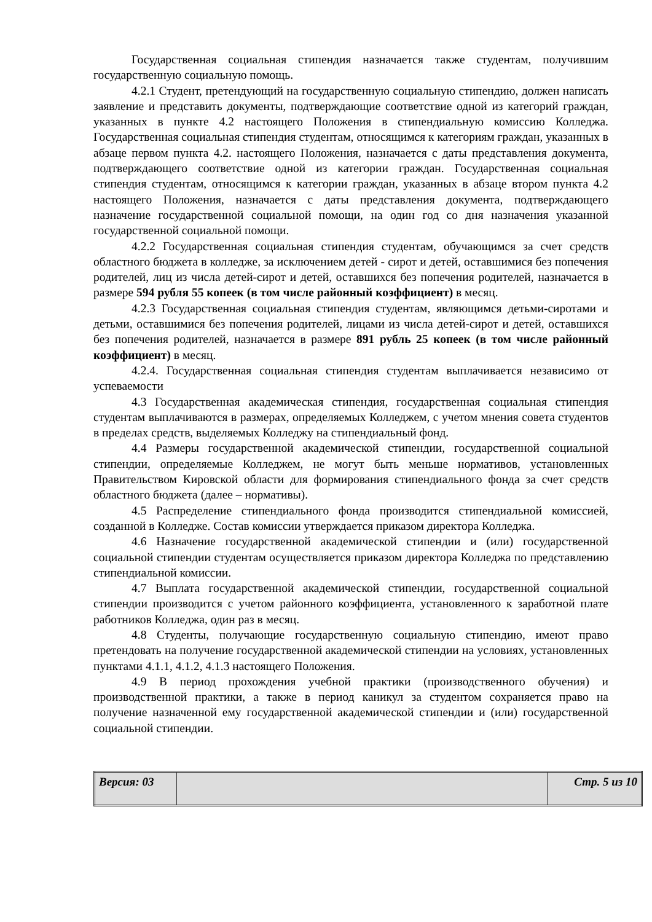Государственная социальная стипендия назначается также студентам, получившим государственную социальную помощь.
4.2.1 Студент, претендующий на государственную социальную стипендию, должен написать заявление и представить документы, подтверждающие соответствие одной из категорий граждан, указанных в пункте 4.2 настоящего Положения в стипендиальную комиссию Колледжа. Государственная социальная стипендия студентам, относящимся к категориям граждан, указанных в абзаце первом пункта 4.2. настоящего Положения, назначается с даты представления документа, подтверждающего соответствие одной из категории граждан. Государственная социальная стипендия студентам, относящимся к категории граждан, указанных в абзаце втором пункта 4.2 настоящего Положения, назначается с даты представления документа, подтверждающего назначение государственной социальной помощи, на один год со дня назначения указанной государственной социальной помощи.
4.2.2 Государственная социальная стипендия студентам, обучающимся за счет средств областного бюджета в колледже, за исключением детей - сирот и детей, оставшимися без попечения родителей, лиц из числа детей-сирот и детей, оставшихся без попечения родителей, назначается в размере 594 рубля 55 копеек (в том числе районный коэффициент) в месяц.
4.2.3 Государственная социальная стипендия студентам, являющимся детьми-сиротами и детьми, оставшимися без попечения родителей, лицами из числа детей-сирот и детей, оставшихся без попечения родителей, назначается в размере 891 рубль 25 копеек (в том числе районный коэффициент) в месяц.
4.2.4. Государственная социальная стипендия студентам выплачивается независимо от успеваемости
4.3 Государственная академическая стипендия, государственная социальная стипендия студентам выплачиваются в размерах, определяемых Колледжем, с учетом мнения совета студентов в пределах средств, выделяемых Колледжу на стипендиальный фонд.
4.4 Размеры государственной академической стипендии, государственной социальной стипендии, определяемые Колледжем, не могут быть меньше нормативов, установленных Правительством Кировской области для формирования стипендиального фонда за счет средств областного бюджета (далее – нормативы).
4.5 Распределение стипендиального фонда производится стипендиальной комиссией, созданной в Колледже. Состав комиссии утверждается приказом директора Колледжа.
4.6 Назначение государственной академической стипендии и (или) государственной социальной стипендии студентам осуществляется приказом директора Колледжа по представлению стипендиальной комиссии.
4.7 Выплата государственной академической стипендии, государственной социальной стипендии производится с учетом районного коэффициента, установленного к заработной плате работников Колледжа, один раз в месяц.
4.8 Студенты, получающие государственную социальную стипендию, имеют право претендовать на получение государственной академической стипендии на условиях, установленных пунктами 4.1.1, 4.1.2, 4.1.3 настоящего Положения.
4.9 В период прохождения учебной практики (производственного обучения) и производственной практики, а также в период каникул за студентом сохраняется право на получение назначенной ему государственной академической стипендии и (или) государственной социальной стипендии.
| Версия: 03 | | Стр. 5 из 10 |